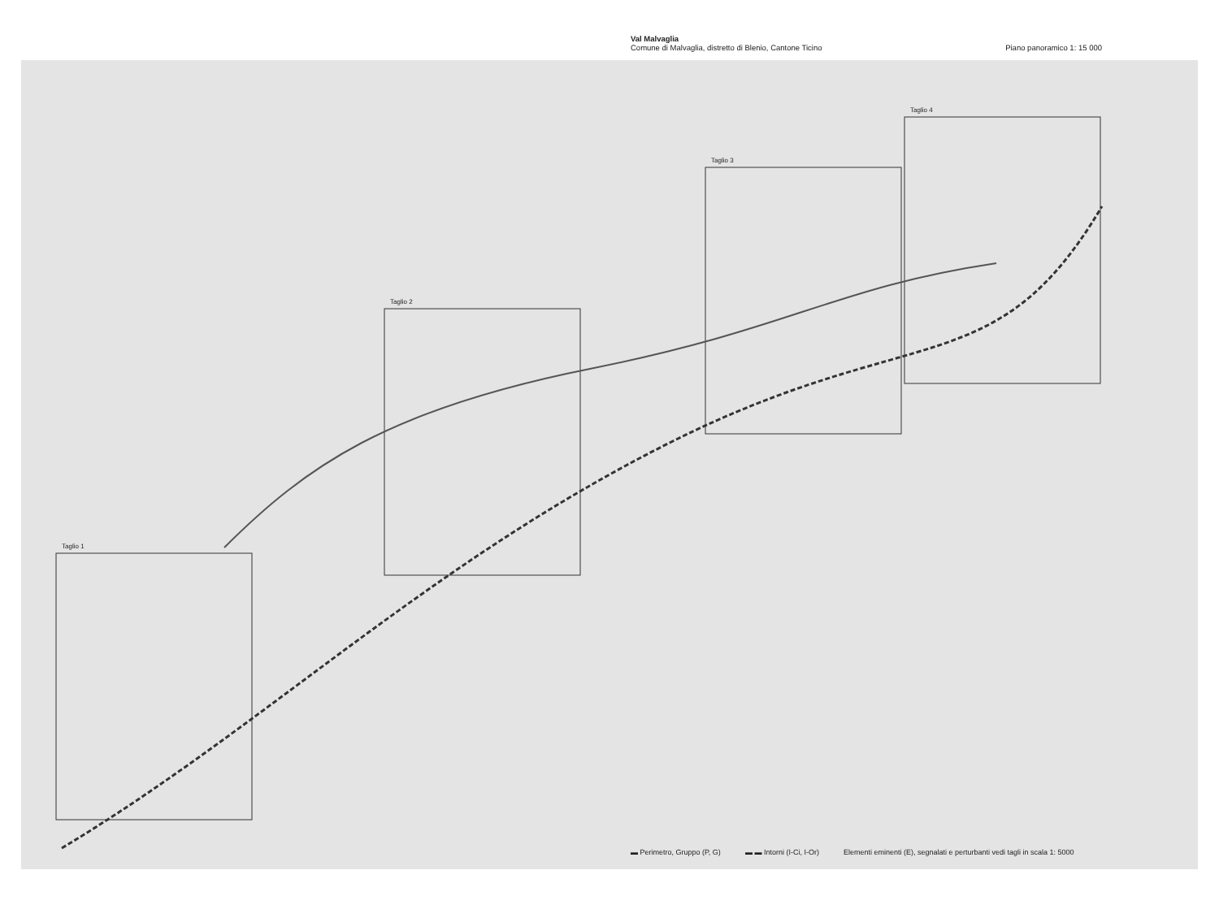Val Malvaglia
Comune di Malvaglia, distretto di Blenio, Cantone Ticino
Piano panoramico 1: 15 000
Taglio 1
Taglio 2
Taglio 3
Taglio 4
▬ Perimetro, Gruppo (P, G) ▬ ▬ Intorni (I-Ci, I-Or) Elementi eminenti (E), segnalati e perturbanti vedi tagli in scala 1: 5000